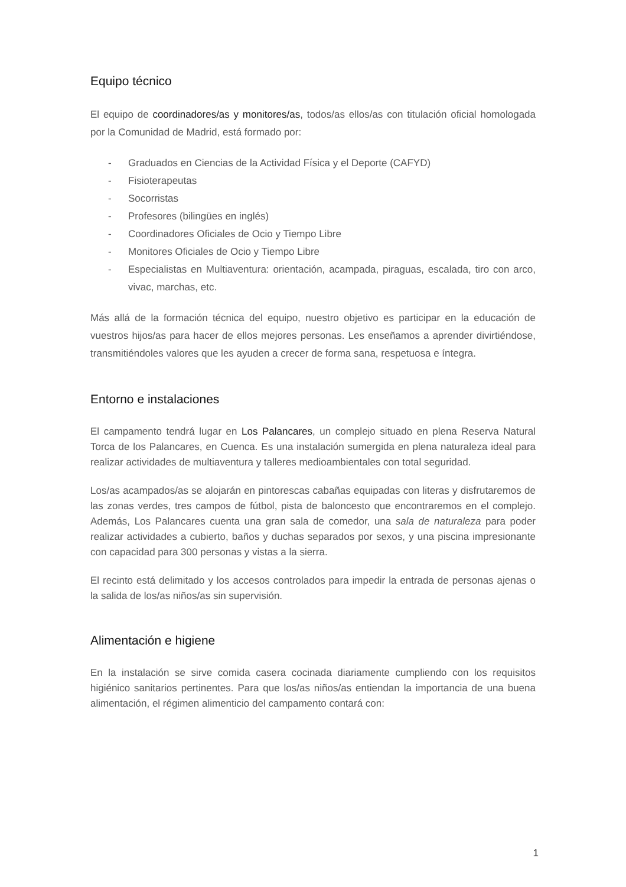Equipo técnico
El equipo de coordinadores/as y monitores/as, todos/as ellos/as con titulación oficial homologada por la Comunidad de Madrid, está formado por:
- Graduados en Ciencias de la Actividad Física y el Deporte (CAFYD)
- Fisioterapeutas
- Socorristas
- Profesores (bilingües en inglés)
- Coordinadores Oficiales de Ocio y Tiempo Libre
- Monitores Oficiales de Ocio y Tiempo Libre
- Especialistas en Multiaventura: orientación, acampada, piraguas, escalada, tiro con arco, vivac, marchas, etc.
Más allá de la formación técnica del equipo, nuestro objetivo es participar en la educación de vuestros hijos/as para hacer de ellos mejores personas. Les enseñamos a aprender divirtiéndose, transmitiéndoles valores que les ayuden a crecer de forma sana, respetuosa e íntegra.
Entorno e instalaciones
El campamento tendrá lugar en Los Palancares, un complejo situado en plena Reserva Natural Torca de los Palancares, en Cuenca. Es una instalación sumergida en plena naturaleza ideal para realizar actividades de multiaventura y talleres medioambientales con total seguridad.
Los/as acampados/as se alojarán en pintorescas cabañas equipadas con literas y disfrutaremos de las zonas verdes, tres campos de fútbol, pista de baloncesto que encontraremos en el complejo. Además, Los Palancares cuenta una gran sala de comedor, una sala de naturaleza para poder realizar actividades a cubierto, baños y duchas separados por sexos, y una piscina impresionante con capacidad para 300 personas y vistas a la sierra.
El recinto está delimitado y los accesos controlados para impedir la entrada de personas ajenas o la salida de los/as niños/as sin supervisión.
Alimentación e higiene
En la instalación se sirve comida casera cocinada diariamente cumpliendo con los requisitos higiénico sanitarios pertinentes. Para que los/as niños/as entiendan la importancia de una buena alimentación, el régimen alimenticio del campamento contará con:
1